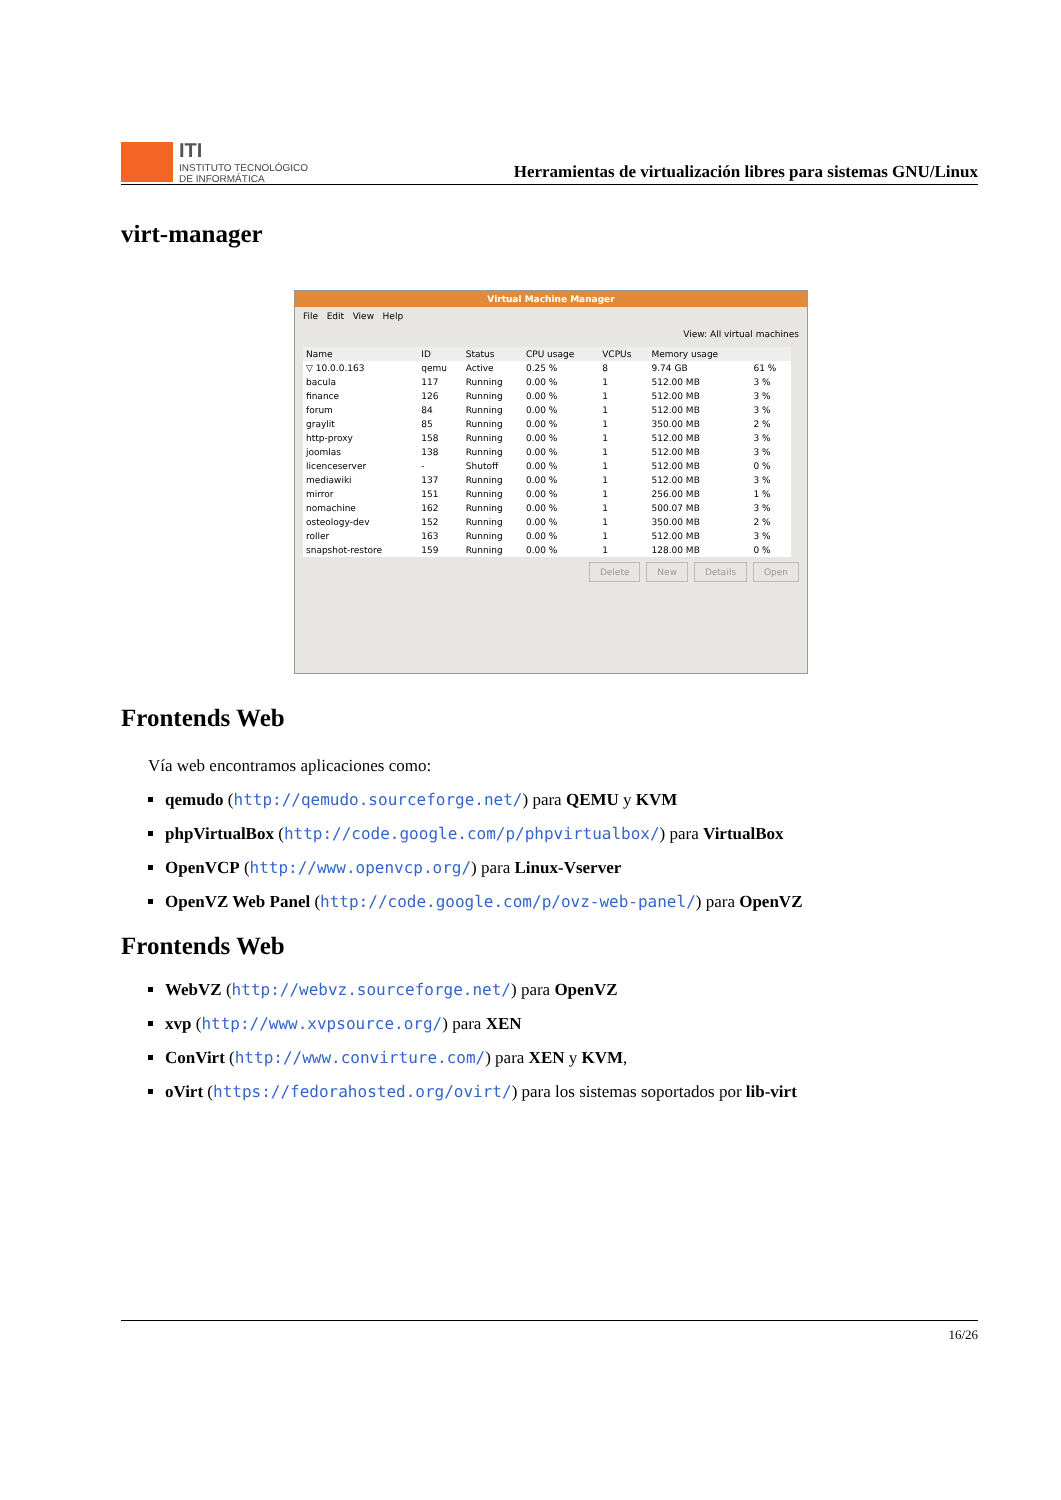ITI
INSTITUTO TECNOLÓGICO
DE INFORMÁTICA
Herramientas de virtualización libres para sistemas GNU/Linux
virt-manager
Virtual Machine Manager
File Edit View Help
View: All virtual machines
| Name | ID | Status | CPU usage | VCPUs | Memory usage | |
| --- | --- | --- | --- | --- | --- | --- |
| ▽ 10.0.0.163 | qemu | Active | 0.25 % | 8 | 9.74 GB | 61 % |
| bacula | 117 | Running | 0.00 % | 1 | 512.00 MB | 3 % |
| finance | 126 | Running | 0.00 % | 1 | 512.00 MB | 3 % |
| forum | 84 | Running | 0.00 % | 1 | 512.00 MB | 3 % |
| graylit | 85 | Running | 0.00 % | 1 | 350.00 MB | 2 % |
| http-proxy | 158 | Running | 0.00 % | 1 | 512.00 MB | 3 % |
| joomlas | 138 | Running | 0.00 % | 1 | 512.00 MB | 3 % |
| licenceserver | - | Shutoff | 0.00 % | 1 | 512.00 MB | 0 % |
| mediawiki | 137 | Running | 0.00 % | 1 | 512.00 MB | 3 % |
| mirror | 151 | Running | 0.00 % | 1 | 256.00 MB | 1 % |
| nomachine | 162 | Running | 0.00 % | 1 | 500.07 MB | 3 % |
| osteology-dev | 152 | Running | 0.00 % | 1 | 350.00 MB | 2 % |
| roller | 163 | Running | 0.00 % | 1 | 512.00 MB | 3 % |
| snapshot-restore | 159 | Running | 0.00 % | 1 | 128.00 MB | 0 % |
Delete New Details Open
Frontends Web
Vía web encontramos aplicaciones como:
qemudo (http://qemudo.sourceforge.net/) para QEMU y KVM
phpVirtualBox (http://code.google.com/p/phpvirtualbox/) para VirtualBox
OpenVCP (http://www.openvcp.org/) para Linux-Vserver
OpenVZ Web Panel (http://code.google.com/p/ovz-web-panel/) para OpenVZ
Frontends Web
WebVZ (http://webvz.sourceforge.net/) para OpenVZ
xvp (http://www.xvpsource.org/) para XEN
ConVirt (http://www.convirture.com/) para XEN y KVM,
oVirt (https://fedorahosted.org/ovirt/) para los sistemas soportados por lib-virt
16/26